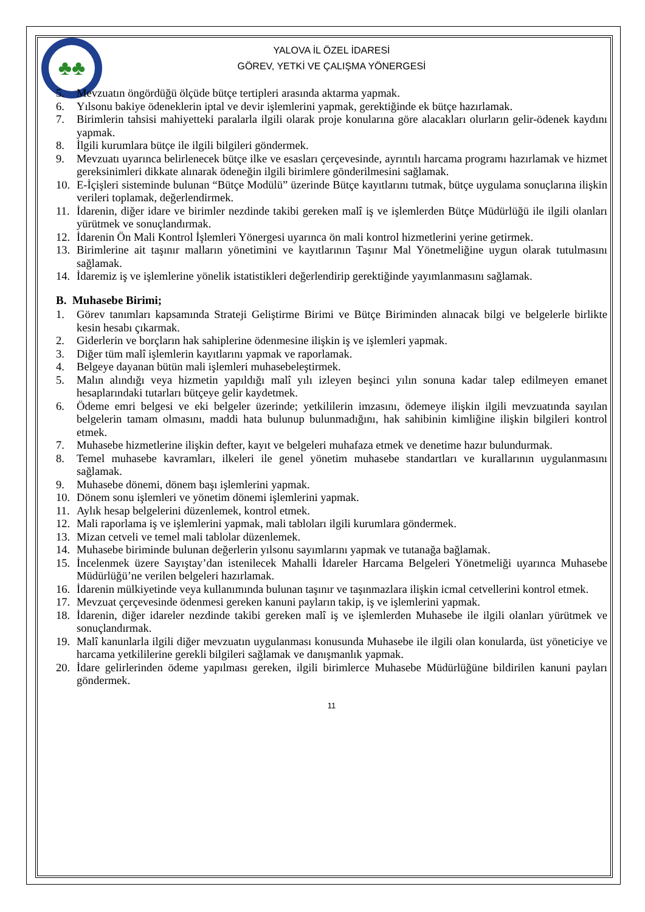♣♣
YALOVA İL ÖZEL İDARESİ
GÖREV, YETKİ VE ÇALIŞMA YÖNERGESİ
5. Mevzuatın öngördüğü ölçüde bütçe tertipleri arasında aktarma yapmak.
6. Yılsonu bakiye ödeneklerin iptal ve devir işlemlerini yapmak, gerektiğinde ek bütçe hazırlamak.
7. Birimlerin tahsisi mahiyetteki paralarla ilgili olarak proje konularına göre alacakları olurların gelir-ödenek kaydını yapmak.
8. İlgili kurumlara bütçe ile ilgili bilgileri göndermek.
9. Mevzuatı uyarınca belirlenecek bütçe ilke ve esasları çerçevesinde, ayrıntılı harcama programı hazırlamak ve hizmet gereksinimleri dikkate alınarak ödeneğin ilgili birimlere gönderilmesini sağlamak.
10. E-İçişleri sisteminde bulunan “Bütçe Modülü” üzerinde Bütçe kayıtlarını tutmak, bütçe uygulama sonuçlarına ilişkin verileri toplamak, değerlendirmek.
11. İdarenin, diğer idare ve birimler nezdinde takibi gereken malî iş ve işlemlerden Bütçe Müdürlüğü ile ilgili olanları yürütmek ve sonuçlandırmak.
12. İdarenin Ön Mali Kontrol İşlemleri Yönergesi uyarınca ön mali kontrol hizmetlerini yerine getirmek.
13. Birimlerine ait taşınır malların yönetimini ve kayıtlarının Taşınır Mal Yönetmeliğine uygun olarak tutulmasını sağlamak.
14. İdaremiz iş ve işlemlerine yönelik istatistikleri değerlendirip gerektiğinde yayımlanmasını sağlamak.
B. Muhasebe Birimi;
1. Görev tanımları kapsamında Strateji Geliştirme Birimi ve Bütçe Biriminden alınacak bilgi ve belgelerle birlikte kesin hesabı çıkarmak.
2. Giderlerin ve borçların hak sahiplerine ödenmesine ilişkin iş ve işlemleri yapmak.
3. Diğer tüm malî işlemlerin kayıtlarını yapmak ve raporlamak.
4. Belgeye dayanan bütün mali işlemleri muhasebeleştirmek.
5. Malın alındığı veya hizmetin yapıldığı malî yılı izleyen beşinci yılın sonuna kadar talep edilmeyen emanet hesaplarındaki tutarları bütçeye gelir kaydetmek.
6. Ödeme emri belgesi ve eki belgeler üzerinde; yetkililerin imzasını, ödemeye ilişkin ilgili mevzuatında sayılan belgelerin tamam olmasını, maddi hata bulunup bulunmadığını, hak sahibinin kimliğine ilişkin bilgileri kontrol etmek.
7. Muhasebe hizmetlerine ilişkin defter, kayıt ve belgeleri muhafaza etmek ve denetime hazır bulundurmak.
8. Temel muhasebe kavramları, ilkeleri ile genel yönetim muhasebe standartları ve kurallarının uygulanmasını sağlamak.
9. Muhasebe dönemi, dönem başı işlemlerini yapmak.
10. Dönem sonu işlemleri ve yönetim dönemi işlemlerini yapmak.
11. Aylık hesap belgelerini düzenlemek, kontrol etmek.
12. Mali raporlama iş ve işlemlerini yapmak, mali tabloları ilgili kurumlara göndermek.
13. Mizan cetveli ve temel mali tablolar düzenlemek.
14. Muhasebe biriminde bulunan değerlerin yılsonu sayımlarını yapmak ve tutanağa bağlamak.
15. İncelenmek üzere Sayıştay’dan istenilecek Mahalli İdareler Harcama Belgeleri Yönetmeliği uyarınca Muhasebe Müdürlüğü’ne verilen belgeleri hazırlamak.
16. İdarenin mülkiyetinde veya kullanımında bulunan taşınır ve taşınmazlara ilişkin icmal cetvellerini kontrol etmek.
17. Mevzuat çerçevesinde ödenmesi gereken kanuni payların takip, iş ve işlemlerini yapmak.
18. İdarenin, diğer idareler nezdinde takibi gereken malî iş ve işlemlerden Muhasebe ile ilgili olanları yürütmek ve sonuçlandırmak.
19. Malî kanunlarla ilgili diğer mevzuatın uygulanması konusunda Muhasebe ile ilgili olan konularda, üst yöneticiye ve harcama yetkililerine gerekli bilgileri sağlamak ve danışmanlık yapmak.
20. İdare gelirlerinden ödeme yapılması gereken, ilgili birimlerce Muhasebe Müdürlüğüne bildirilen kanuni payları göndermek.
11